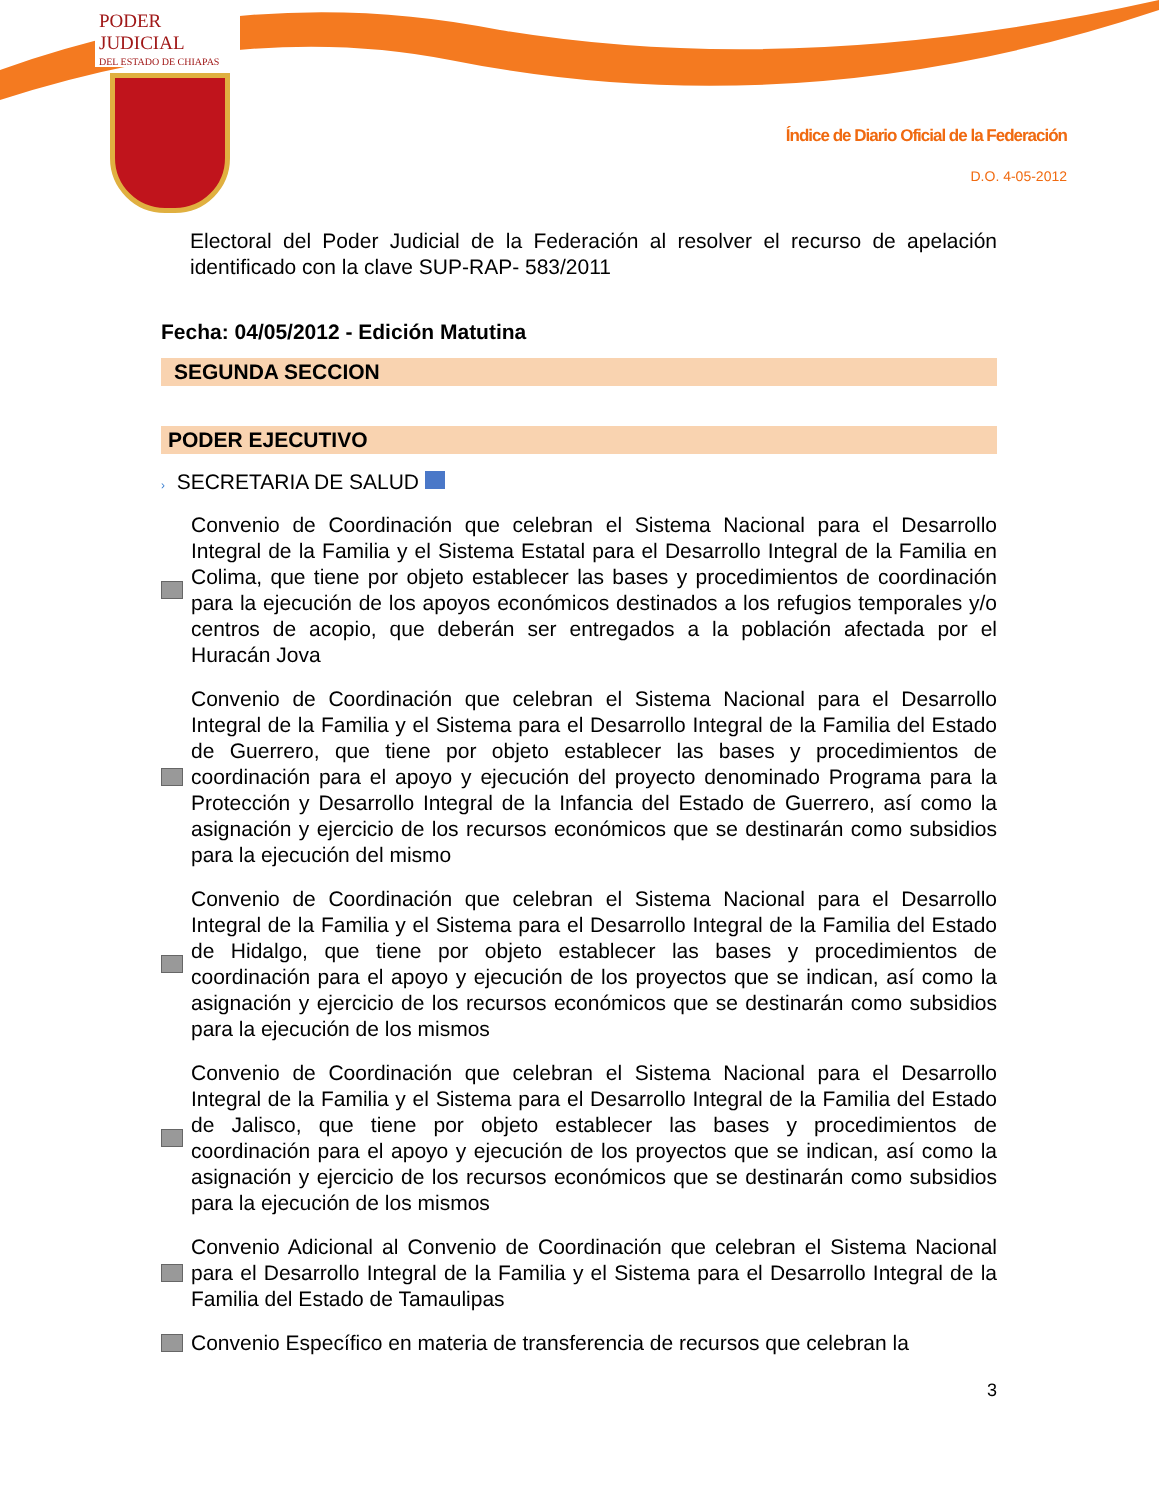PODER JUDICIAL
DEL ESTADO DE CHIAPAS
Índice de Diario Oficial de la Federación
D.O. 4-05-2012
Electoral del Poder Judicial de la Federación al resolver el recurso de apelación identificado con la clave SUP-RAP- 583/2011
Fecha: 04/05/2012 - Edición Matutina
SEGUNDA SECCION
PODER EJECUTIVO
› SECRETARIA DE SALUD
Convenio de Coordinación que celebran el Sistema Nacional para el Desarrollo Integral de la Familia y el Sistema Estatal para el Desarrollo Integral de la Familia en Colima, que tiene por objeto establecer las bases y procedimientos de coordinación para la ejecución de los apoyos económicos destinados a los refugios temporales y/o centros de acopio, que deberán ser entregados a la población afectada por el Huracán Jova
Convenio de Coordinación que celebran el Sistema Nacional para el Desarrollo Integral de la Familia y el Sistema para el Desarrollo Integral de la Familia del Estado de Guerrero, que tiene por objeto establecer las bases y procedimientos de coordinación para el apoyo y ejecución del proyecto denominado Programa para la Protección y Desarrollo Integral de la Infancia del Estado de Guerrero, así como la asignación y ejercicio de los recursos económicos que se destinarán como subsidios para la ejecución del mismo
Convenio de Coordinación que celebran el Sistema Nacional para el Desarrollo Integral de la Familia y el Sistema para el Desarrollo Integral de la Familia del Estado de Hidalgo, que tiene por objeto establecer las bases y procedimientos de coordinación para el apoyo y ejecución de los proyectos que se indican, así como la asignación y ejercicio de los recursos económicos que se destinarán como subsidios para la ejecución de los mismos
Convenio de Coordinación que celebran el Sistema Nacional para el Desarrollo Integral de la Familia y el Sistema para el Desarrollo Integral de la Familia del Estado de Jalisco, que tiene por objeto establecer las bases y procedimientos de coordinación para el apoyo y ejecución de los proyectos que se indican, así como la asignación y ejercicio de los recursos económicos que se destinarán como subsidios para la ejecución de los mismos
Convenio Adicional al Convenio de Coordinación que celebran el Sistema Nacional para el Desarrollo Integral de la Familia y el Sistema para el Desarrollo Integral de la Familia del Estado de Tamaulipas
Convenio Específico en materia de transferencia de recursos que celebran la
3